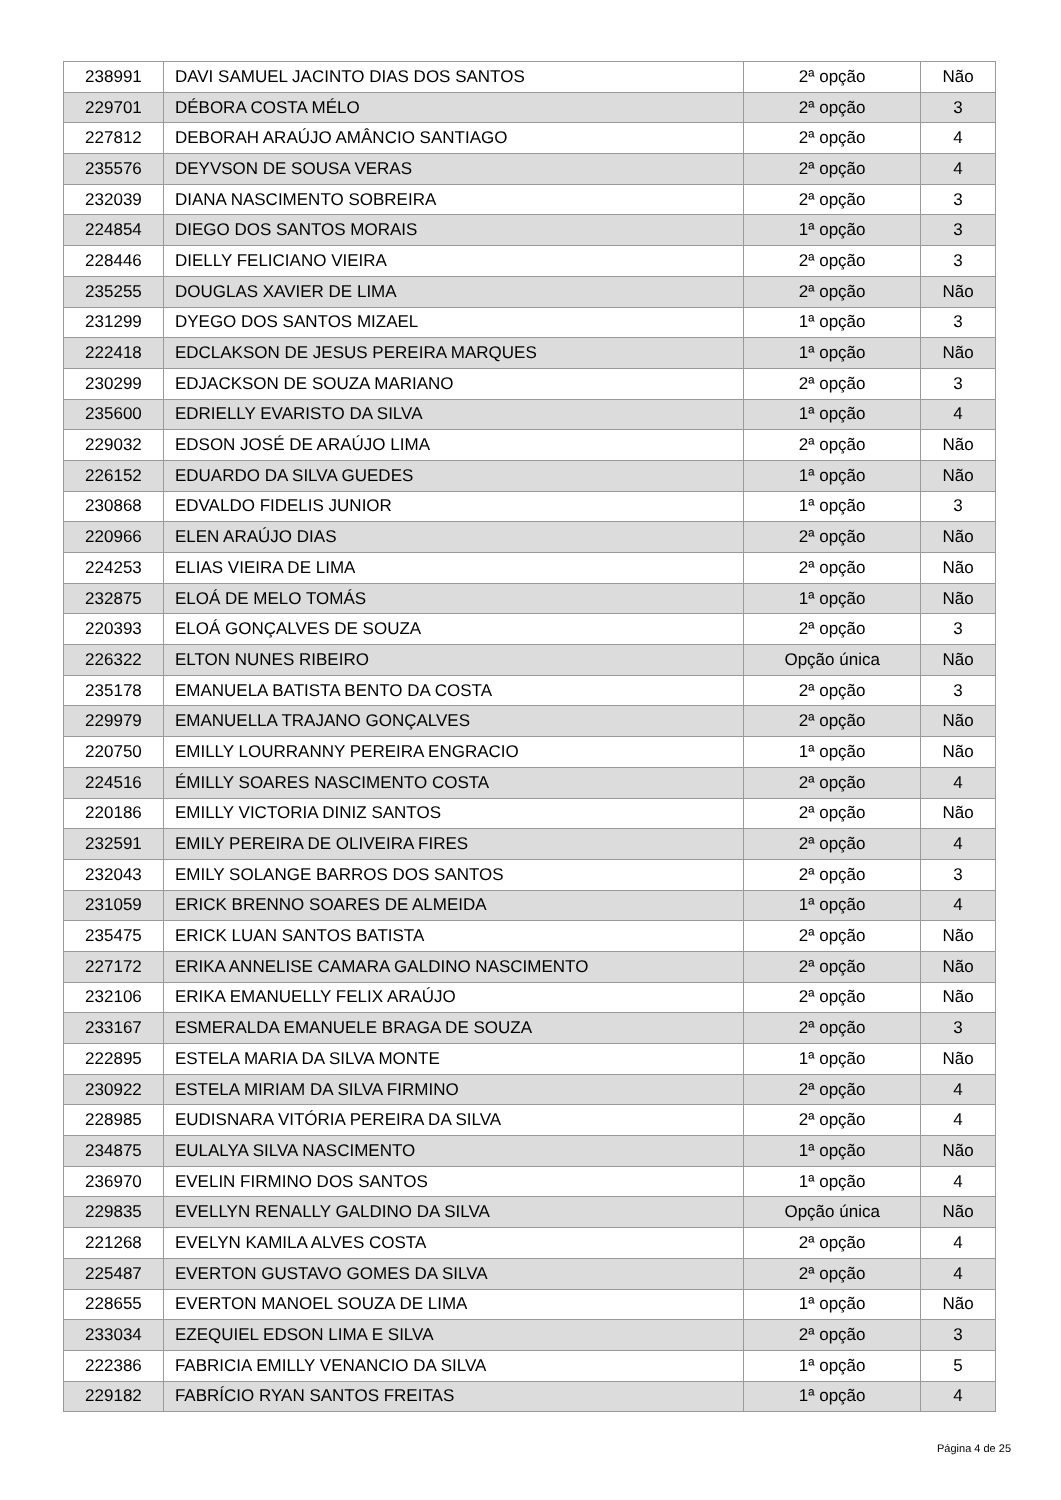| 238991 | DAVI SAMUEL JACINTO DIAS DOS SANTOS | 2ª opção | Não |
| 229701 | DÉBORA COSTA MÉLO | 2ª opção | 3 |
| 227812 | DEBORAH ARAÚJO AMÂNCIO SANTIAGO | 2ª opção | 4 |
| 235576 | DEYVSON DE SOUSA VERAS | 2ª opção | 4 |
| 232039 | DIANA NASCIMENTO SOBREIRA | 2ª opção | 3 |
| 224854 | DIEGO DOS SANTOS MORAIS | 1ª opção | 3 |
| 228446 | DIELLY FELICIANO VIEIRA | 2ª opção | 3 |
| 235255 | DOUGLAS XAVIER DE LIMA | 2ª opção | Não |
| 231299 | DYEGO DOS SANTOS MIZAEL | 1ª opção | 3 |
| 222418 | EDCLAKSON DE JESUS PEREIRA MARQUES | 1ª opção | Não |
| 230299 | EDJACKSON DE SOUZA MARIANO | 2ª opção | 3 |
| 235600 | EDRIELLY EVARISTO DA SILVA | 1ª opção | 4 |
| 229032 | EDSON JOSÉ DE ARAÚJO LIMA | 2ª opção | Não |
| 226152 | EDUARDO DA SILVA GUEDES | 1ª opção | Não |
| 230868 | EDVALDO FIDELIS JUNIOR | 1ª opção | 3 |
| 220966 | ELEN ARAÚJO DIAS | 2ª opção | Não |
| 224253 | ELIAS VIEIRA DE LIMA | 2ª opção | Não |
| 232875 | ELOÁ DE MELO TOMÁS | 1ª opção | Não |
| 220393 | ELOÁ GONÇALVES DE SOUZA | 2ª opção | 3 |
| 226322 | ELTON NUNES RIBEIRO | Opção única | Não |
| 235178 | EMANUELA BATISTA BENTO DA COSTA | 2ª opção | 3 |
| 229979 | EMANUELLA TRAJANO GONÇALVES | 2ª opção | Não |
| 220750 | EMILLY LOURRANNY PEREIRA ENGRACIO | 1ª opção | Não |
| 224516 | ÉMILLY SOARES NASCIMENTO COSTA | 2ª opção | 4 |
| 220186 | EMILLY VICTORIA DINIZ SANTOS | 2ª opção | Não |
| 232591 | EMILY PEREIRA DE OLIVEIRA FIRES | 2ª opção | 4 |
| 232043 | EMILY SOLANGE BARROS DOS SANTOS | 2ª opção | 3 |
| 231059 | ERICK BRENNO SOARES DE ALMEIDA | 1ª opção | 4 |
| 235475 | ERICK LUAN SANTOS BATISTA | 2ª opção | Não |
| 227172 | ERIKA ANNELISE CAMARA GALDINO NASCIMENTO | 2ª opção | Não |
| 232106 | ERIKA EMANUELLY FELIX ARAÚJO | 2ª opção | Não |
| 233167 | ESMERALDA EMANUELE BRAGA DE SOUZA | 2ª opção | 3 |
| 222895 | ESTELA MARIA DA SILVA MONTE | 1ª opção | Não |
| 230922 | ESTELA MIRIAM DA SILVA FIRMINO | 2ª opção | 4 |
| 228985 | EUDISNARA VITÓRIA PEREIRA DA SILVA | 2ª opção | 4 |
| 234875 | EULALYA SILVA NASCIMENTO | 1ª opção | Não |
| 236970 | EVELIN FIRMINO DOS SANTOS | 1ª opção | 4 |
| 229835 | EVELLYN RENALLY GALDINO DA SILVA | Opção única | Não |
| 221268 | EVELYN KAMILA ALVES COSTA | 2ª opção | 4 |
| 225487 | EVERTON GUSTAVO GOMES DA SILVA | 2ª opção | 4 |
| 228655 | EVERTON MANOEL SOUZA DE LIMA | 1ª opção | Não |
| 233034 | EZEQUIEL EDSON LIMA E SILVA | 2ª opção | 3 |
| 222386 | FABRICIA EMILLY VENANCIO DA SILVA | 1ª opção | 5 |
| 229182 | FABRÍCIO RYAN SANTOS FREITAS | 1ª opção | 4 |
Página 4 de 25